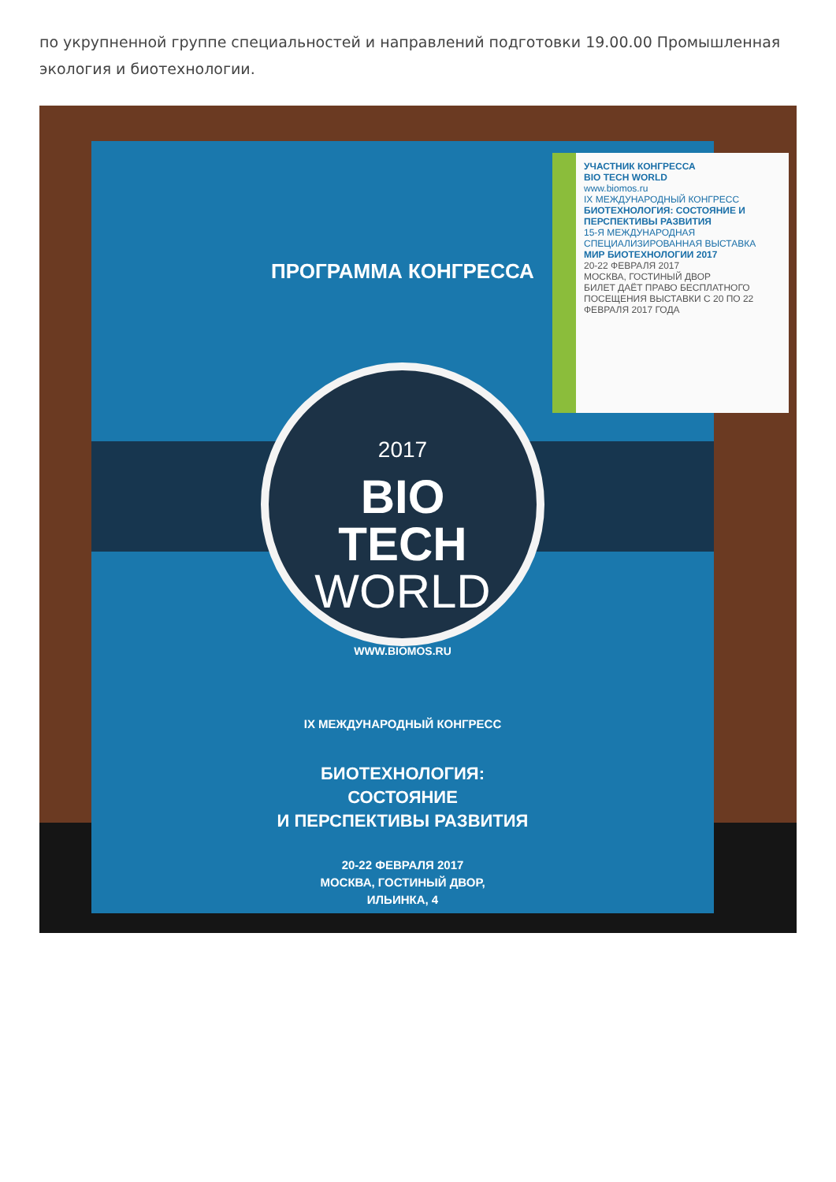по укрупненной группе специальностей и направлений подготовки 19.00.00 Промышленная экология и биотехнологии.
ПРОГРАММА КОНГРЕССА
2017
BIO
TECH
WORLD
WWW.BIOMOS.RU
IX МЕЖДУНАРОДНЫЙ КОНГРЕСС
БИОТЕХНОЛОГИЯ:
СОСТОЯНИЕ
И ПЕРСПЕКТИВЫ РАЗВИТИЯ
20-22 ФЕВРАЛЯ 2017
МОСКВА, ГОСТИНЫЙ ДВОР,
ИЛЬИНКА, 4
УЧАСТНИК КОНГРЕССА
BIO TECH WORLD
www.biomos.ru
IX МЕЖДУНАРОДНЫЙ КОНГРЕСС
БИОТЕХНОЛОГИЯ: СОСТОЯНИЕ И ПЕРСПЕКТИВЫ РАЗВИТИЯ
15-Я МЕЖДУНАРОДНАЯ СПЕЦИАЛИЗИРОВАННАЯ ВЫСТАВКА
МИР БИОТЕХНОЛОГИИ 2017
20-22 ФЕВРАЛЯ 2017
МОСКВА, ГОСТИНЫЙ ДВОР
БИЛЕТ ДАЁТ ПРАВО БЕСПЛАТНОГО ПОСЕЩЕНИЯ ВЫСТАВКИ С 20 ПО 22 ФЕВРАЛЯ 2017 ГОДА